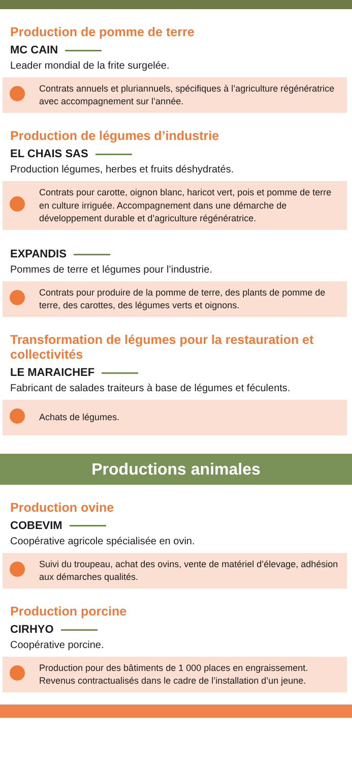Production de pomme de terre
MC CAIN
Leader mondial de la frite surgelée.
Contrats annuels et pluriannuels, spécifiques à l’agriculture régénératrice avec accompagnement sur l’année.
Production de légumes d’industrie
EL CHAIS SAS
Production légumes, herbes et fruits déshydratés.
Contrats pour carotte, oignon blanc, haricot vert, pois et pomme de terre en culture irriguée. Accompagnement dans une démarche de développement durable et d’agriculture régénératrice.
EXPANDIS
Pommes de terre et légumes pour l’industrie.
Contrats pour produire de la pomme de terre, des plants de pomme de terre, des carottes, des légumes verts et oignons.
Transformation de légumes pour la restauration et collectivités
LE MARAICHEF
Fabricant de salades traiteurs à base de légumes et féculents.
Achats de légumes.
Productions animales
Production ovine
COBEVIM
Coopérative agricole spécialisée en ovin.
Suivi du troupeau, achat des ovins, vente de matériel d’élevage, adhésion aux démarches qualités.
Production porcine
CIRHYO
Coopérative porcine.
Production pour des bâtiments de 1 000 places en engraissement. Revenus contractualisés dans le cadre de l’installation d’un jeune.